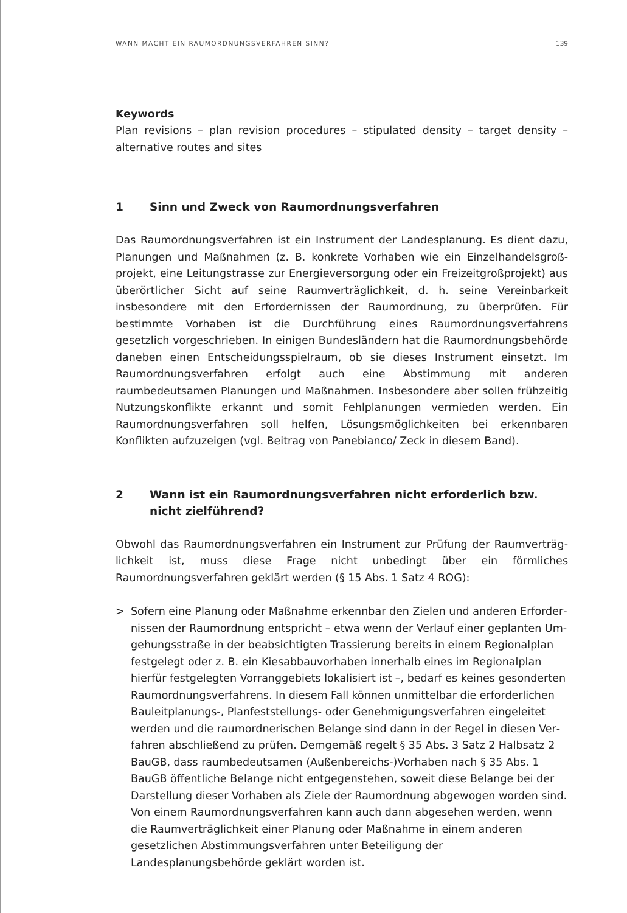WANN MACHT EIN RAUMORDNUNGSVERFAHREN SINN? 139
Keywords
Plan revisions – plan revision procedures – stipulated density – target density – alterna­tive routes and sites
1 Sinn und Zweck von Raumordnungsverfahren
Das Raumordnungsverfahren ist ein Instrument der Landesplanung. Es dient dazu, Planungen und Maßnahmen (z. B. konkrete Vorhaben wie ein Einzelhandelsgroß­projekt, eine Leitungstrasse zur Energieversorgung oder ein Freizeitgroßprojekt) aus überörtlicher Sicht auf seine Raumverträglichkeit, d. h. seine Vereinbarkeit insbeson­dere mit den Erfordernissen der Raumordnung, zu überprüfen. Für bestimmte Vorha­ben ist die Durchführung eines Raumordnungsverfahrens gesetzlich vorgeschrieben. In einigen Bundesländern hat die Raumordnungsbehörde daneben einen Entschei­dungsspielraum, ob sie dieses Instrument einsetzt. Im Raumordnungsverfahren er­folgt auch eine Abstimmung mit anderen raumbedeutsamen Planungen und Maßnah­men. Insbesondere aber sollen frühzeitig Nutzungskonflikte erkannt und somit Fehlplanungen vermieden werden. Ein Raumordnungsverfahren soll helfen, Lösungs­möglichkeiten bei erkennbaren Konflikten aufzuzeigen (vgl. Beitrag von Panebianco/ Zeck in diesem Band).
2 Wann ist ein Raumordnungsverfahren nicht erforderlich bzw.
nicht zielführend?
Obwohl das Raumordnungsverfahren ein Instrument zur Prüfung der Raumverträg­lichkeit ist, muss diese Frage nicht unbedingt über ein förmliches Raumordnungsver­fahren geklärt werden (§ 15 Abs. 1 Satz 4 ROG):
> Sofern eine Planung oder Maßnahme erkennbar den Zielen und anderen Erforder­nissen der Raumordnung entspricht – etwa wenn der Verlauf einer geplanten Um­gehungsstraße in der beabsichtigten Trassierung bereits in einem Regionalplan festgelegt oder z. B. ein Kiesabbauvorhaben innerhalb eines im Regionalplan hier­für festgelegten Vorranggebiets lokalisiert ist –, bedarf es keines gesonderten Raumordnungsverfahrens. In diesem Fall können unmittelbar die erforderlichen Bauleitplanungs-, Planfeststellungs- oder Genehmigungsverfahren eingeleitet werden und die raumordnerischen Belange sind dann in der Regel in diesen Ver­fahren abschließend zu prüfen. Demgemäß regelt § 35 Abs. 3 Satz 2 Halbsatz 2 BauGB, dass raumbedeutsamen (Außenbereichs-)Vorhaben nach § 35 Abs. 1 BauGB öffentliche Belange nicht entgegenstehen, soweit diese Belange bei der Darstellung dieser Vorhaben als Ziele der Raumordnung abgewogen worden sind. Von einem Raumordnungsverfahren kann auch dann abgesehen werden, wenn die Raumverträglichkeit einer Planung oder Maßnahme in einem anderen gesetzlichen Abstimmungsverfahren unter Beteiligung der Landesplanungsbehörde geklärt worden ist.